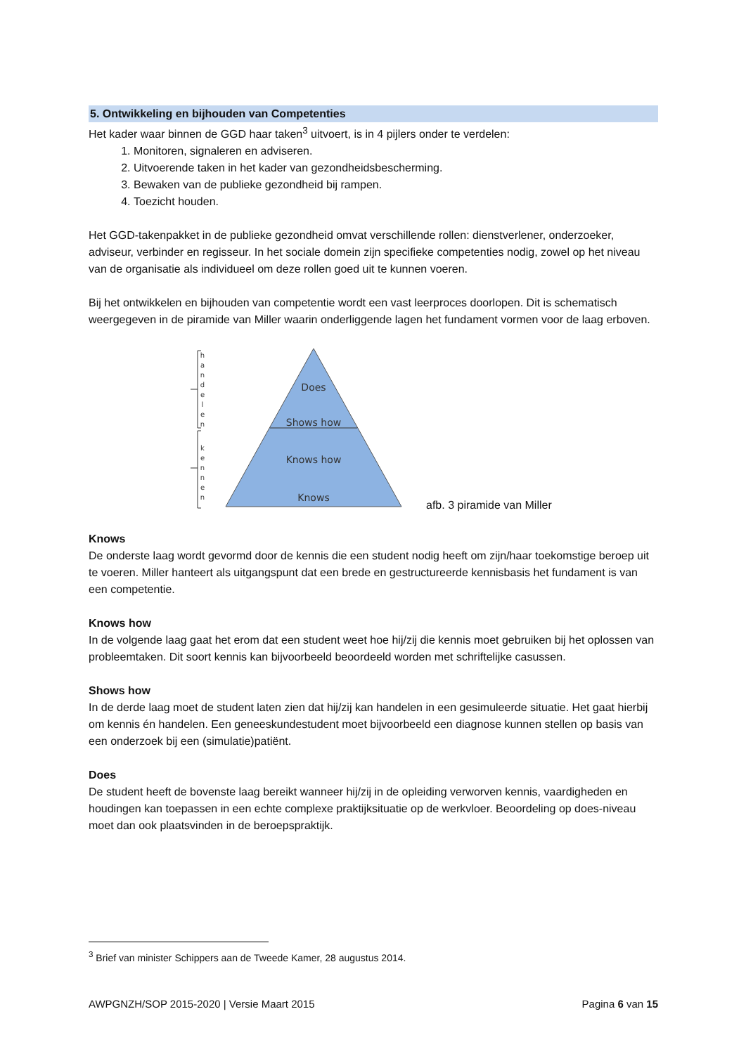5. Ontwikkeling en bijhouden van Competenties
Het kader waar binnen de GGD haar taken<sup>3</sup> uitvoert, is in 4 pijlers onder te verdelen:
1. Monitoren, signaleren en adviseren.
2. Uitvoerende taken in het kader van gezondheidsbescherming.
3. Bewaken van de publieke gezondheid bij rampen.
4. Toezicht houden.
Het GGD-takenpakket in de publieke gezondheid omvat verschillende rollen: dienstverlener, onderzoeker, adviseur, verbinder en regisseur. In het sociale domein zijn specifieke competenties nodig, zowel op het niveau van de organisatie als individueel om deze rollen goed uit te kunnen voeren.
Bij het ontwikkelen en bijhouden van competentie wordt een vast leerproces doorlopen. Dit is schematisch weergegeven in de piramide van Miller waarin onderliggende lagen het fundament vormen voor de laag erboven.
Does
Shows how
Knows how
Knows
h
a
n
d
e
l
e
n
k
e
n
n
e
n
afb. 3 piramide van Miller
Knows
De onderste laag wordt gevormd door de kennis die een student nodig heeft om zijn/haar toekomstige beroep uit te voeren. Miller hanteert als uitgangspunt dat een brede en gestructureerde kennisbasis het fundament is van een competentie.
Knows how
In de volgende laag gaat het erom dat een student weet hoe hij/zij die kennis moet gebruiken bij het oplossen van probleemtaken. Dit soort kennis kan bijvoorbeeld beoordeeld worden met schriftelijke casussen.
Shows how
In de derde laag moet de student laten zien dat hij/zij kan handelen in een gesimuleerde situatie. Het gaat hierbij om kennis én handelen. Een geneeskundestudent moet bijvoorbeeld een diagnose kunnen stellen op basis van een onderzoek bij een (simulatie)patiënt.
Does
De student heeft de bovenste laag bereikt wanneer hij/zij in de opleiding verworven kennis, vaardigheden en houdingen kan toepassen in een echte complexe praktijksituatie op de werkvloer. Beoordeling op does-niveau moet dan ook plaatsvinden in de beroepspraktijk.
<sup>3</sup> Brief van minister Schippers aan de Tweede Kamer, 28 augustus 2014.
AWPGNZH/SOP 2015-2020 | Versie Maart 2015 Pagina 6 van 15